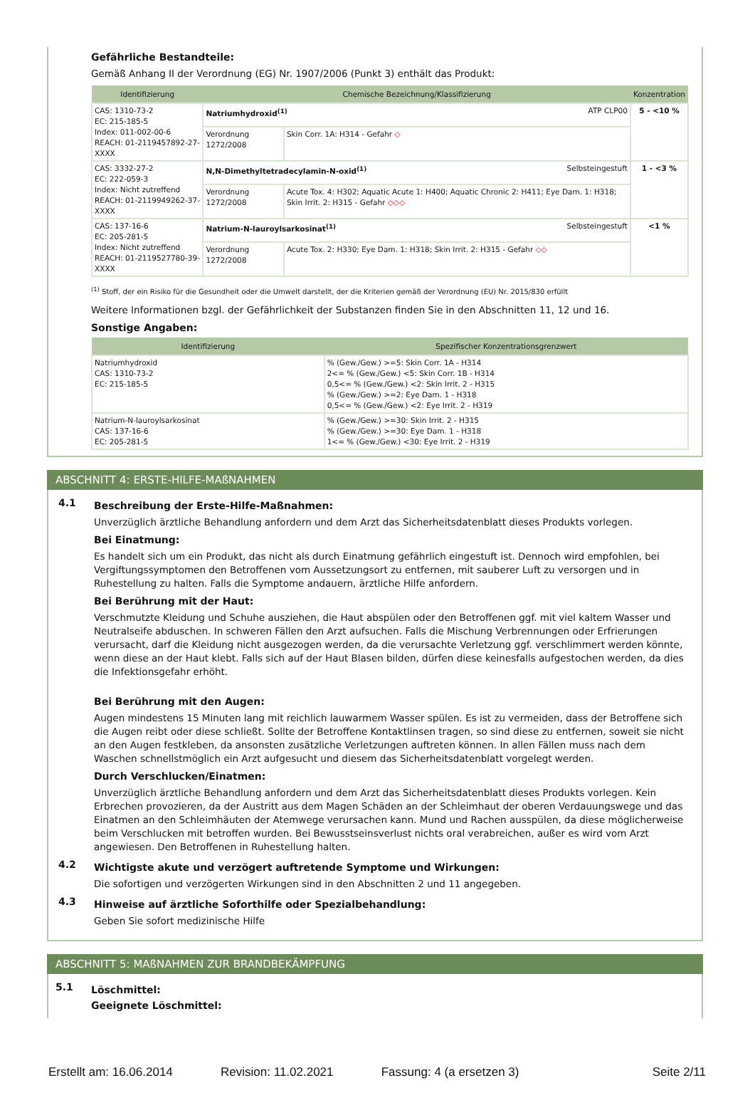Gefährliche Bestandteile:
Gemäß Anhang II der Verordnung (EG) Nr. 1907/2006 (Punkt 3) enthält das Produkt:
| Identifizierung | Chemische Bezeichnung/Klassifizierung | | Konzentration |
| --- | --- | --- | --- |
| CAS: 1310-73-2 EC: 215-185-5 Index: 011-002-00-6 REACH: 01-2119457892-27-XXXX | Natriumhydroxid<sup>(1)</sup> ATP CLP00 | | 5 - <10 % |
| | Verordnung 1272/2008 | Skin Corr. 1A: H314 - Gefahr ◇ | |
| CAS: 3332-27-2 EC: 222-059-3 Index: Nicht zutreffend REACH: 01-2119949262-37-XXXX | N,N-Dimethyltetradecylamin-N-oxid<sup>(1)</sup> Selbsteingestuft | | 1 - <3 % |
| | Verordnung 1272/2008 | Acute Tox. 4: H302; Aquatic Acute 1: H400; Aquatic Chronic 2: H411; Eye Dam. 1: H318; Skin Irrit. 2: H315 - Gefahr ◇◇◇ | |
| CAS: 137-16-6 EC: 205-281-5 Index: Nicht zutreffend REACH: 01-2119527780-39-XXXX | Natrium-N-lauroylsarkosinat<sup>(1)</sup> Selbsteingestuft | | <1 % |
| | Verordnung 1272/2008 | Acute Tox. 2: H330; Eye Dam. 1: H318; Skin Irrit. 2: H315 - Gefahr ◇◇ | |
<sup>(1)</sup> Stoff, der ein Risiko für die Gesundheit oder die Umwelt darstellt, der die Kriterien gemäß der Verordnung (EU) Nr. 2015/830 erfüllt
Weitere Informationen bzgl. der Gefährlichkeit der Substanzen finden Sie in den Abschnitten 11, 12 und 16.
Sonstige Angaben:
| Identifizierung | Spezifischer Konzentrationsgrenzwert |
| --- | --- |
| Natriumhydroxid CAS: 1310-73-2 EC: 215-185-5 | % (Gew./Gew.) >=5: Skin Corr. 1A - H314 2<= % (Gew./Gew.) <5: Skin Corr. 1B - H314 0,5<= % (Gew./Gew.) <2: Skin Irrit. 2 - H315 % (Gew./Gew.) >=2: Eye Dam. 1 - H318 0,5<= % (Gew./Gew.) <2: Eye Irrit. 2 - H319 |
| Natrium-N-lauroylsarkosinat CAS: 137-16-6 EC: 205-281-5 | % (Gew./Gew.) >=30: Skin Irrit. 2 - H315 % (Gew./Gew.) >=30: Eye Dam. 1 - H318 1<= % (Gew./Gew.) <30: Eye Irrit. 2 - H319 |
ABSCHNITT 4: ERSTE-HILFE-MAßNAHMEN
4.1
Beschreibung der Erste-Hilfe-Maßnahmen:
Unverzüglich ärztliche Behandlung anfordern und dem Arzt das Sicherheitsdatenblatt dieses Produkts vorlegen.
Bei Einatmung:
Es handelt sich um ein Produkt, das nicht als durch Einatmung gefährlich eingestuft ist. Dennoch wird empfohlen, bei Vergiftungssymptomen den Betroffenen vom Aussetzungsort zu entfernen, mit sauberer Luft zu versorgen und in Ruhestellung zu halten. Falls die Symptome andauern, ärztliche Hilfe anfordern.
Bei Berührung mit der Haut:
Verschmutzte Kleidung und Schuhe ausziehen, die Haut abspülen oder den Betroffenen ggf. mit viel kaltem Wasser und Neutralseife abduschen. In schweren Fällen den Arzt aufsuchen. Falls die Mischung Verbrennungen oder Erfrierungen verursacht, darf die Kleidung nicht ausgezogen werden, da die verursachte Verletzung ggf. verschlimmert werden könnte, wenn diese an der Haut klebt. Falls sich auf der Haut Blasen bilden, dürfen diese keinesfalls aufgestochen werden, da dies die Infektionsgefahr erhöht.
Bei Berührung mit den Augen:
Augen mindestens 15 Minuten lang mit reichlich lauwarmem Wasser spülen. Es ist zu vermeiden, dass der Betroffene sich die Augen reibt oder diese schließt. Sollte der Betroffene Kontaktlinsen tragen, so sind diese zu entfernen, soweit sie nicht an den Augen festkleben, da ansonsten zusätzliche Verletzungen auftreten können. In allen Fällen muss nach dem Waschen schnellstmöglich ein Arzt aufgesucht und diesem das Sicherheitsdatenblatt vorgelegt werden.
Durch Verschlucken/Einatmen:
Unverzüglich ärztliche Behandlung anfordern und dem Arzt das Sicherheitsdatenblatt dieses Produkts vorlegen. Kein Erbrechen provozieren, da der Austritt aus dem Magen Schäden an der Schleimhaut der oberen Verdauungswege und das Einatmen an den Schleimhäuten der Atemwege verursachen kann. Mund und Rachen ausspülen, da diese möglicherweise beim Verschlucken mit betroffen wurden. Bei Bewusstseinsverlust nichts oral verabreichen, außer es wird vom Arzt angewiesen. Den Betroffenen in Ruhestellung halten.
4.2
Wichtigste akute und verzögert auftretende Symptome und Wirkungen:
Die sofortigen und verzögerten Wirkungen sind in den Abschnitten 2 und 11 angegeben.
4.3
Hinweise auf ärztliche Soforthilfe oder Spezialbehandlung:
Geben Sie sofort medizinische Hilfe
ABSCHNITT 5: MAßNAHMEN ZUR BRANDBEKÄMPFUNG
5.1
Löschmittel:
Geeignete Löschmittel:
Erstellt am: 16.06.2014 Revision: 11.02.2021 Fassung: 4 (a ersetzen 3) Seite 2/11